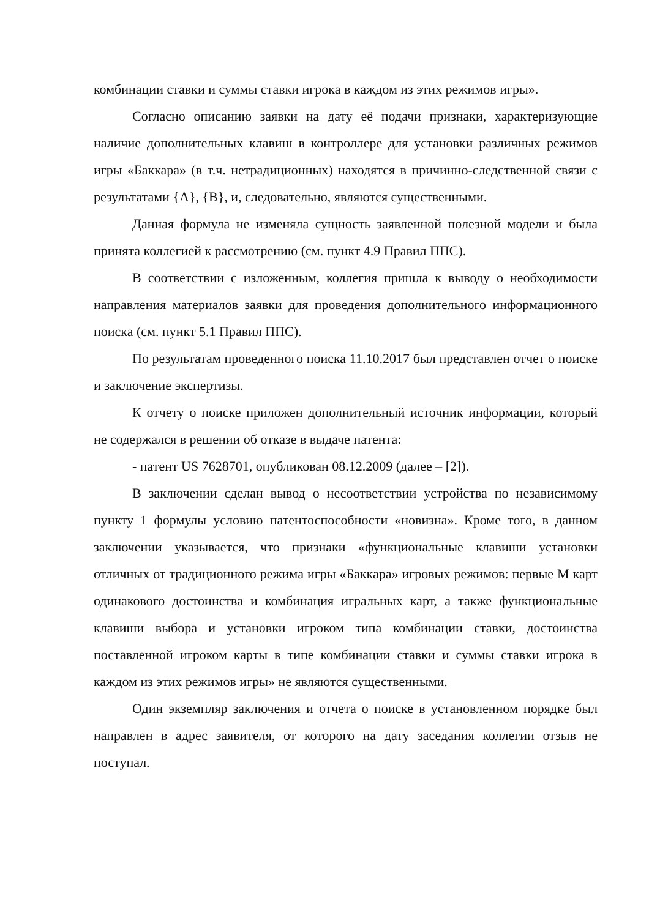комбинации ставки и суммы ставки игрока в каждом из этих режимов игры».
Согласно описанию заявки на дату её подачи признаки, характеризующие наличие дополнительных клавиш в контроллере для установки различных режимов игры «Баккара» (в т.ч. нетрадиционных) находятся в причинно-следственной связи с результатами {А}, {В}, и, следовательно, являются существенными.
Данная формула не изменяла сущность заявленной полезной модели и была принята коллегией к рассмотрению (см. пункт 4.9 Правил ППС).
В соответствии с изложенным, коллегия пришла к выводу о необходимости направления материалов заявки для проведения дополнительного информационного поиска (см. пункт 5.1 Правил ППС).
По результатам проведенного поиска 11.10.2017 был представлен отчет о поиске и заключение экспертизы.
К отчету о поиске приложен дополнительный источник информации, который не содержался в решении об отказе в выдаче патента:
- патент US 7628701, опубликован 08.12.2009 (далее – [2]).
В заключении сделан вывод о несоответствии устройства по независимому пункту 1 формулы условию патентоспособности «новизна». Кроме того, в данном заключении указывается, что признаки «функциональные клавиши установки отличных от традиционного режима игры «Баккара» игровых режимов: первые М карт одинакового достоинства и комбинация игральных карт, а также функциональные клавиши выбора и установки игроком типа комбинации ставки, достоинства поставленной игроком карты в типе комбинации ставки и суммы ставки игрока в каждом из этих режимов игры» не являются существенными.
Один экземпляр заключения и отчета о поиске в установленном порядке был направлен в адрес заявителя, от которого на дату заседания коллегии отзыв не поступал.